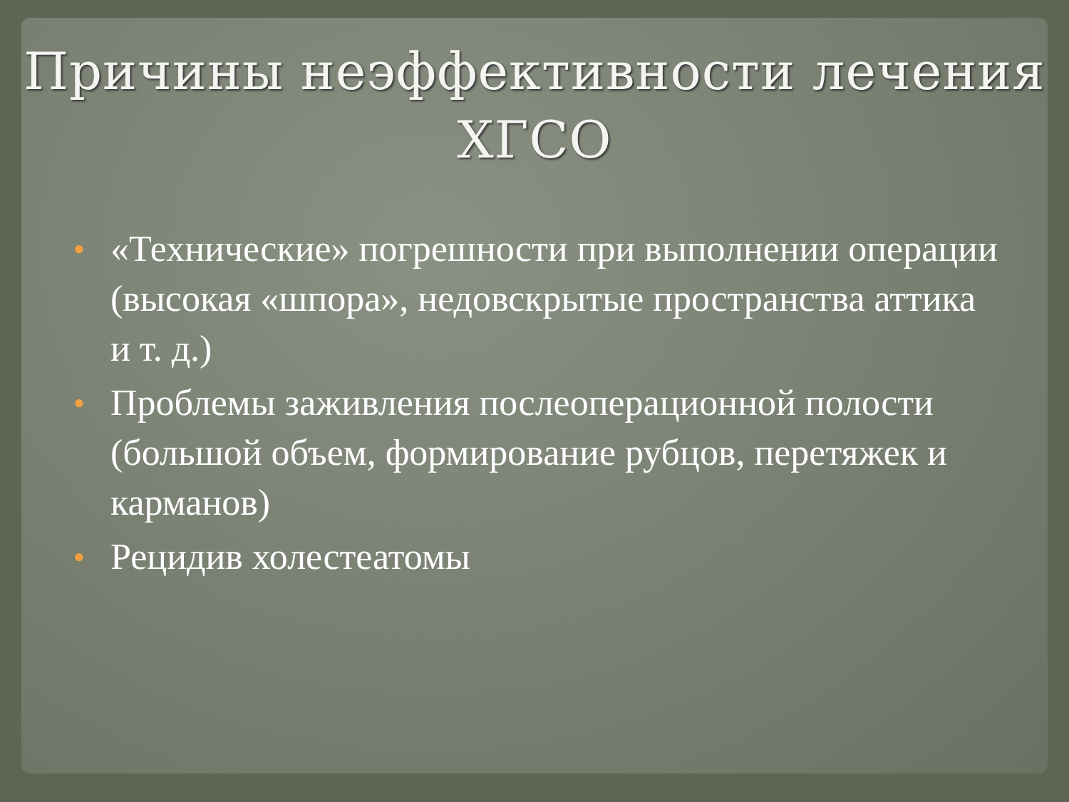Причины неэффективности лечения
ХГСО
● «Технические» погрешности при выполнении операции (высокая «шпора», недовскрытые пространства аттика и т. д.)
● Проблемы заживления послеоперационной полости (большой объем, формирование рубцов, перетяжек и карманов)
● Рецидив холестеатомы